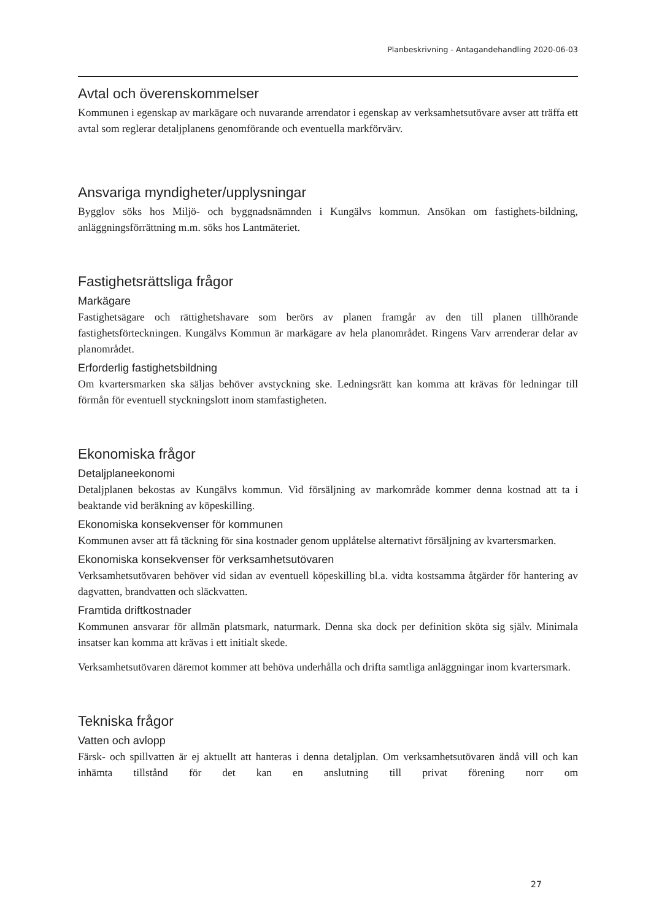Planbeskrivning - Antagandehandling 2020-06-03
Avtal och överenskommelser
Kommunen i egenskap av markägare och nuvarande arrendator i egenskap av verksamhetsutövare avser att träffa ett avtal som reglerar detaljplanens genomförande och eventuella markförvärv.
Ansvariga myndigheter/upplysningar
Bygglov söks hos Miljö- och byggnadsnämnden i Kungälvs kommun. Ansökan om fastighets-bildning, anläggningsförrättning m.m. söks hos Lantmäteriet.
Fastighetsrättsliga frågor
Markägare
Fastighetsägare och rättighetshavare som berörs av planen framgår av den till planen tillhörande fastighetsförteckningen. Kungälvs Kommun är markägare av hela planområdet. Ringens Varv arrenderar delar av planområdet.
Erforderlig fastighetsbildning
Om kvartersmarken ska säljas behöver avstyckning ske. Ledningsrätt kan komma att krävas för ledningar till förmån för eventuell styckningslott inom stamfastigheten.
Ekonomiska frågor
Detaljplaneekonomi
Detaljplanen bekostas av Kungälvs kommun. Vid försäljning av markområde kommer denna kostnad att ta i beaktande vid beräkning av köpeskilling.
Ekonomiska konsekvenser för kommunen
Kommunen avser att få täckning för sina kostnader genom upplåtelse alternativt försäljning av kvartersmarken.
Ekonomiska konsekvenser för verksamhetsutövaren
Verksamhetsutövaren behöver vid sidan av eventuell köpeskilling bl.a. vidta kostsamma åtgärder för hantering av dagvatten, brandvatten och släckvatten.
Framtida driftkostnader
Kommunen ansvarar för allmän platsmark, naturmark. Denna ska dock per definition sköta sig själv. Minimala insatser kan komma att krävas i ett initialt skede.
Verksamhetsutövaren däremot kommer att behöva underhålla och drifta samtliga anläggningar inom kvartersmark.
Tekniska frågor
Vatten och avlopp
Färsk- och spillvatten är ej aktuellt att hanteras i denna detaljplan. Om verksamhetsutövaren ändå vill och kan inhämta tillstånd för det kan en anslutning till privat förening norr om
27